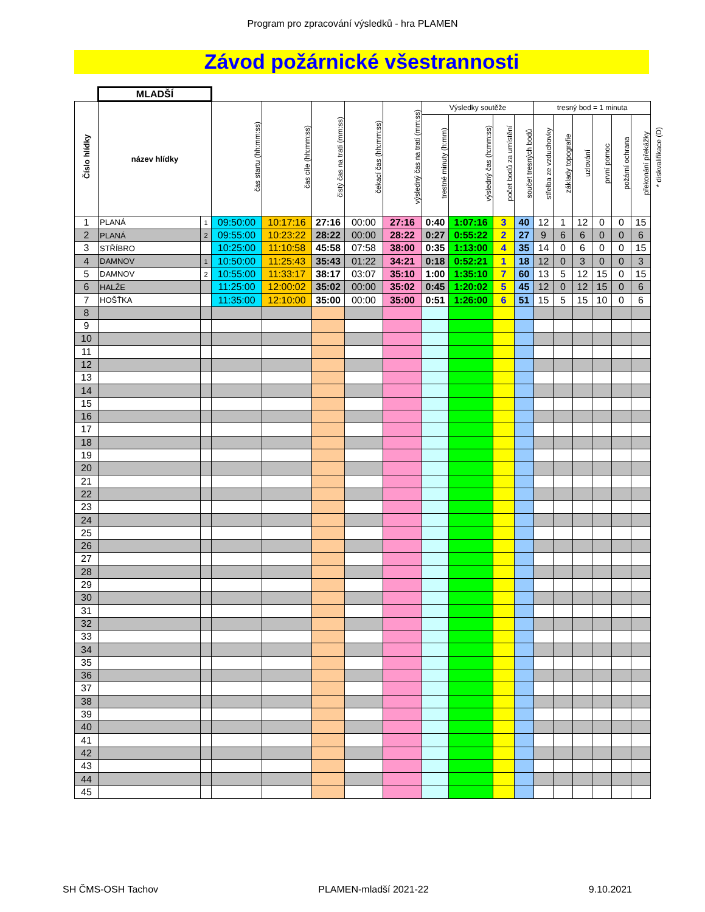Program pro zpracování výsledků - hra PLAMEN
Závod požárnické všestrannosti
| | MLADŠÍ | | | | | | | | | | | | | | | | | |
| Číslo hlídky | název hlídky | | čas startu (hh:mm:ss) | čas cíle (hh:mm:ss) | čistý čas na trati (mm:ss) | čekací čas (hh:mm:ss) | výsledný čas na trati (mm:ss) | Výsledky soutěže | | | | tresný bod = 1 minuta | | | | | | * diskvalifikace (D) |
| | | | | | | | | trestné minuty (h:mm) | výsledný čas (h:mm:ss) | počet bodů za umístění | součet tresných bodů | střelba ze vzduchovky | základy topografie | uzlování | první pomoc | požární ochrana | překonání překážky | |
| 1 | PLANÁ | 1 | 09:50:00 | 10:17:16 | 27:16 | 00:00 | 27:16 | 0:40 | 1:07:16 | 3 | 40 | 12 | 1 | 12 | 0 | 0 | 15 | |
| 2 | PLANÁ | 2 | 09:55:00 | 10:23:22 | 28:22 | 00:00 | 28:22 | 0:27 | 0:55:22 | 2 | 27 | 9 | 6 | 6 | 0 | 0 | 6 | |
| 3 | STŘÍBRO | | 10:25:00 | 11:10:58 | 45:58 | 07:58 | 38:00 | 0:35 | 1:13:00 | 4 | 35 | 14 | 0 | 6 | 0 | 0 | 15 | |
| 4 | DAMNOV | 1 | 10:50:00 | 11:25:43 | 35:43 | 01:22 | 34:21 | 0:18 | 0:52:21 | 1 | 18 | 12 | 0 | 3 | 0 | 0 | 3 | |
| 5 | DAMNOV | 2 | 10:55:00 | 11:33:17 | 38:17 | 03:07 | 35:10 | 1:00 | 1:35:10 | 7 | 60 | 13 | 5 | 12 | 15 | 0 | 15 | |
| 6 | HALŽE | | 11:25:00 | 12:00:02 | 35:02 | 00:00 | 35:02 | 0:45 | 1:20:02 | 5 | 45 | 12 | 0 | 12 | 15 | 0 | 6 | |
| 7 | HOŠŤKA | | 11:35:00 | 12:10:00 | 35:00 | 00:00 | 35:00 | 0:51 | 1:26:00 | 6 | 51 | 15 | 5 | 15 | 10 | 0 | 6 | |
| 8 | | | | | | | | | | | | | | | | | | |
| 9 | | | | | | | | | | | | | | | | | | |
| 10 | | | | | | | | | | | | | | | | | | |
| 11 | | | | | | | | | | | | | | | | | | |
| 12 | | | | | | | | | | | | | | | | | | |
| 13 | | | | | | | | | | | | | | | | | | |
| 14 | | | | | | | | | | | | | | | | | | |
| 15 | | | | | | | | | | | | | | | | | | |
| 16 | | | | | | | | | | | | | | | | | | |
| 17 | | | | | | | | | | | | | | | | | | |
| 18 | | | | | | | | | | | | | | | | | | |
| 19 | | | | | | | | | | | | | | | | | | |
| 20 | | | | | | | | | | | | | | | | | | |
| 21 | | | | | | | | | | | | | | | | | | |
| 22 | | | | | | | | | | | | | | | | | | |
| 23 | | | | | | | | | | | | | | | | | | |
| 24 | | | | | | | | | | | | | | | | | | |
| 25 | | | | | | | | | | | | | | | | | | |
| 26 | | | | | | | | | | | | | | | | | | |
| 27 | | | | | | | | | | | | | | | | | | |
| 28 | | | | | | | | | | | | | | | | | | |
| 29 | | | | | | | | | | | | | | | | | | |
| 30 | | | | | | | | | | | | | | | | | | |
| 31 | | | | | | | | | | | | | | | | | | |
| 32 | | | | | | | | | | | | | | | | | | |
| 33 | | | | | | | | | | | | | | | | | | |
| 34 | | | | | | | | | | | | | | | | | | |
| 35 | | | | | | | | | | | | | | | | | | |
| 36 | | | | | | | | | | | | | | | | | | |
| 37 | | | | | | | | | | | | | | | | | | |
| 38 | | | | | | | | | | | | | | | | | | |
| 39 | | | | | | | | | | | | | | | | | | |
| 40 | | | | | | | | | | | | | | | | | | |
| 41 | | | | | | | | | | | | | | | | | | |
| 42 | | | | | | | | | | | | | | | | | | |
| 43 | | | | | | | | | | | | | | | | | | |
| 44 | | | | | | | | | | | | | | | | | | |
| 45 | | | | | | | | | | | | | | | | | | |
SH ČMS-OSH Tachov PLAMEN-mladší 2021-22 9.10.2021